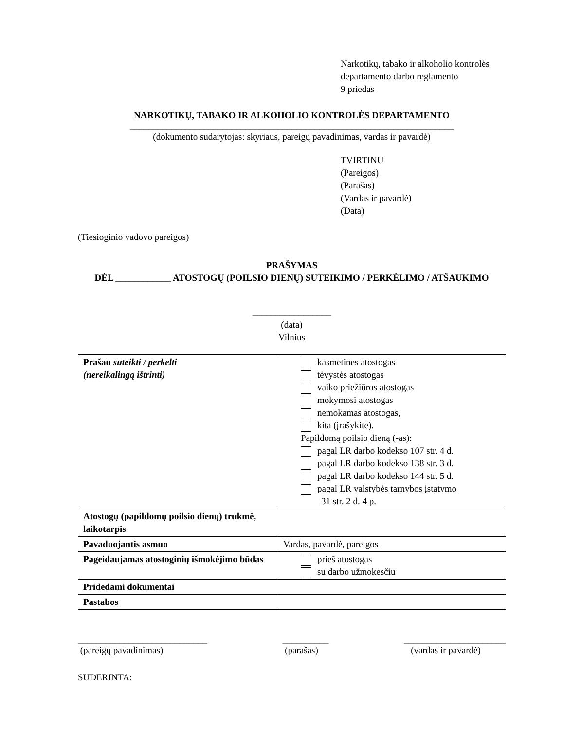Narkotikų, tabako ir alkoholio kontrolės
departamento darbo reglamento
9 priedas
NARKOTIKŲ, TABAKO IR ALKOHOLIO KONTROLĖS DEPARTAMENTO
______________________________________________________________________
(dokumento sudarytojas: skyriaus, pareigų pavadinimas, vardas ir pavardė)
TVIRTINU
(Pareigos)
(Parašas)
(Vardas ir pavardė)
(Data)
(Tiesioginio vadovo pareigos)
PRAŠYMAS
DĖL ____________ ATOSTOGŲ (POILSIO DIENŲ) SUTEIKIMO / PERKĖLIMO / ATŠAUKIMO
_________________
(data)
Vilnius
| Prašau suteikti / perkelti (nereikalingą ištrinti) | kasmetines atostogas tėvystės atostogas vaiko priežiūros atostogas mokymosi atostogas nemokamas atostogas, kita (įrašykite). Papildomą poilsio dieną (-as): pagal LR darbo kodekso 107 str. 4 d. pagal LR darbo kodekso 138 str. 3 d. pagal LR darbo kodekso 144 str. 5 d. pagal LR valstybės tarnybos įstatymo 31 str. 2 d. 4 p. |
| Atostogų (papildomų poilsio dienų) trukmė, laikotarpis | |
| Pavaduojantis asmuo | Vardas, pavardė, pareigos |
| Pageidaujamas atostoginių išmokėjimo būdas | prieš atostogas su darbo užmokesčiu |
| Pridedami dokumentai | |
| Pastabos | |
____________________________
(pareigų pavadinimas)
__________
(parašas)
______________________
(vardas ir pavardė)
SUDERINTA: